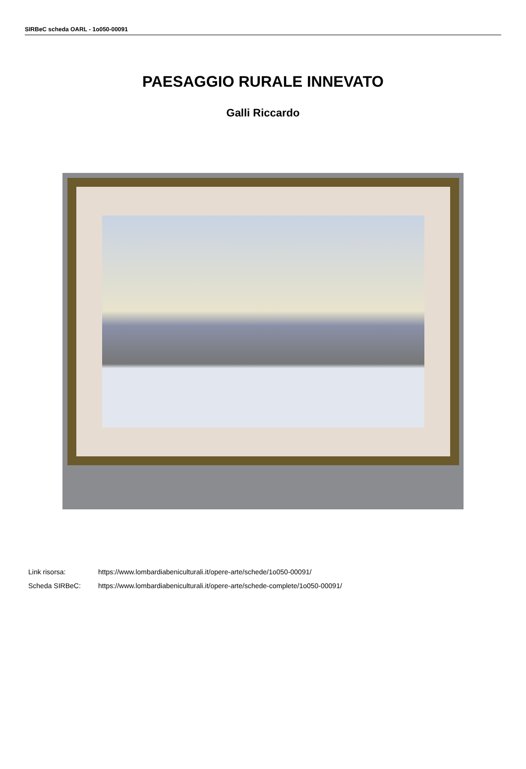SIRBeC scheda OARL - 1o050-00091
PAESAGGIO RURALE INNEVATO
Galli Riccardo
Link risorsa: https://www.lombardiabeniculturali.it/opere-arte/schede/1o050-00091/
Scheda SIRBeC: https://www.lombardiabeniculturali.it/opere-arte/schede-complete/1o050-00091/